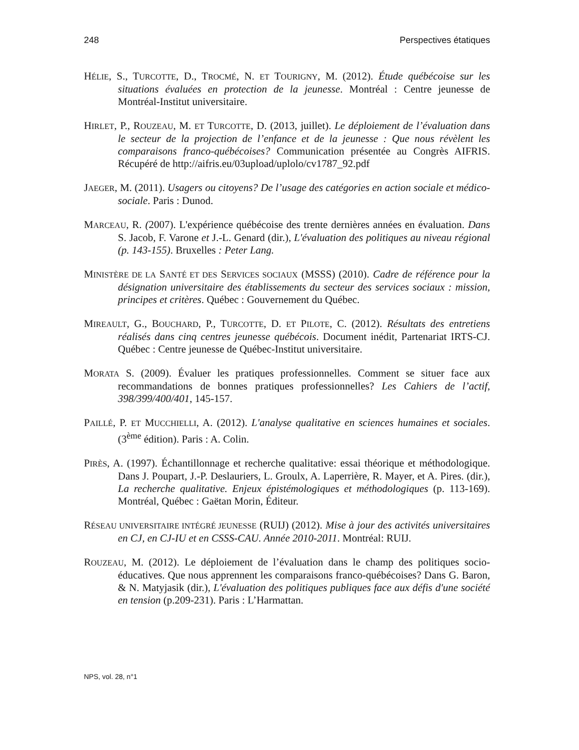248 Perspectives étatiques
HÉLIE, S., TURCOTTE, D., TROCMÉ, N. ET TOURIGNY, M. (2012). Étude québécoise sur les situations évaluées en protection de la jeunesse. Montréal : Centre jeunesse de Montréal-Institut universitaire.
HIRLET, P., ROUZEAU, M. ET TURCOTTE, D. (2013, juillet). Le déploiement de l’évaluation dans le secteur de la projection de l’enfance et de la jeunesse : Que nous révèlent les comparaisons franco-québécoises? Communication présentée au Congrès AIFRIS. Récupéré de http://aifris.eu/03upload/uplolo/cv1787_92.pdf
JAEGER, M. (2011). Usagers ou citoyens? De l’usage des catégories en action sociale et médico-sociale. Paris : Dunod.
MARCEAU, R. (2007). L'expérience québécoise des trente dernières années en évaluation. Dans S. Jacob, F. Varone et J.-L. Genard (dir.), L'évaluation des politiques au niveau régional (p. 143-155). Bruxelles : Peter Lang.
MINISTÈRE DE LA SANTÉ ET DES SERVICES SOCIAUX (MSSS) (2010). Cadre de référence pour la désignation universitaire des établissements du secteur des services sociaux : mission, principes et critères. Québec : Gouvernement du Québec.
MIREAULT, G., BOUCHARD, P., TURCOTTE, D. ET PILOTE, C. (2012). Résultats des entretiens réalisés dans cinq centres jeunesse québécois. Document inédit, Partenariat IRTS-CJ. Québec : Centre jeunesse de Québec-Institut universitaire.
MORATA S. (2009). Évaluer les pratiques professionnelles. Comment se situer face aux recommandations de bonnes pratiques professionnelles? Les Cahiers de l’actif, 398/399/400/401, 145-157.
PAILLÉ, P. ET MUCCHIELLI, A. (2012). L'analyse qualitative en sciences humaines et sociales. (3<sup>ème</sup> édition). Paris : A. Colin.
PIRÈS, A. (1997). Échantillonnage et recherche qualitative: essai théorique et méthodologique. Dans J. Poupart, J.-P. Deslauriers, L. Groulx, A. Laperrière, R. Mayer, et A. Pires. (dir.), La recherche qualitative. Enjeux épistémologiques et méthodologiques (p. 113-169). Montréal, Québec : Gaëtan Morin, Éditeur.
RÉSEAU UNIVERSITAIRE INTÉGRÉ JEUNESSE (RUIJ) (2012). Mise à jour des activités universitaires en CJ, en CJ-IU et en CSSS-CAU. Année 2010-2011. Montréal: RUIJ.
ROUZEAU, M. (2012). Le déploiement de l’évaluation dans le champ des politiques socio-éducatives. Que nous apprennent les comparaisons franco-québécoises? Dans G. Baron, & N. Matyjasik (dir.), L'évaluation des politiques publiques face aux défis d'une société en tension (p.209-231). Paris : L’Harmattan.
NPS, vol. 28, n°1